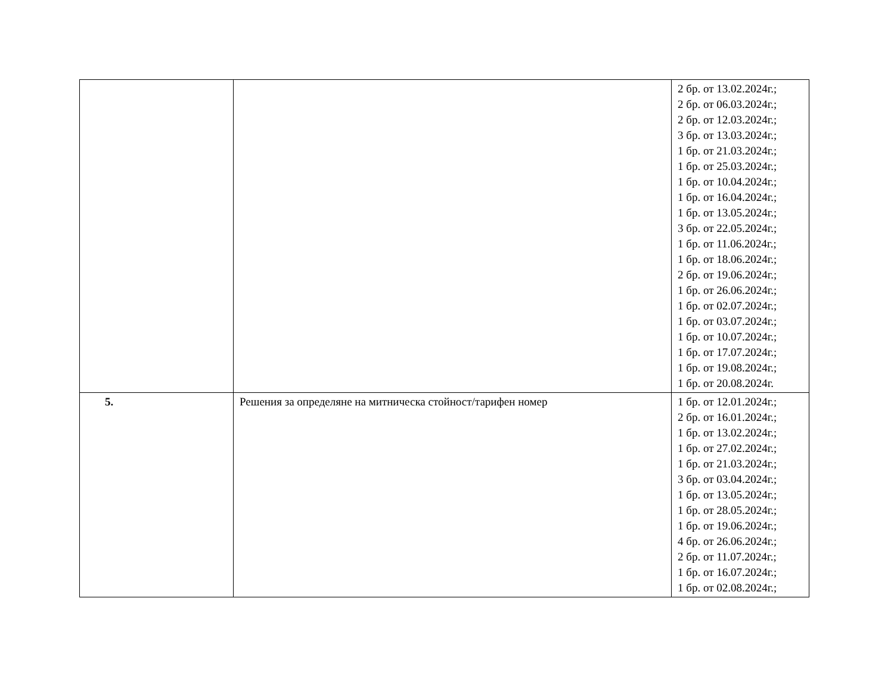| | | 2 бр. от 13.02.2024г.; 2 бр. от 06.03.2024г.; 2 бр. от 12.03.2024г.; 3 бр. от 13.03.2024г.; 1 бр. от 21.03.2024г.; 1 бр. от 25.03.2024г.; 1 бр. от 10.04.2024г.; 1 бр. от 16.04.2024г.; 1 бр. от 13.05.2024г.; 3 бр. от 22.05.2024г.; 1 бр. от 11.06.2024г.; 1 бр. от 18.06.2024г.; 2 бр. от 19.06.2024г.; 1 бр. от 26.06.2024г.; 1 бр. от 02.07.2024г.; 1 бр. от 03.07.2024г.; 1 бр. от 10.07.2024г.; 1 бр. от 17.07.2024г.; 1 бр. от 19.08.2024г.; 1 бр. от 20.08.2024г. |
| 5. | Решения за определяне на митническа стойност/тарифен номер | 1 бр. от 12.01.2024г.; 2 бр. от 16.01.2024г.; 1 бр. от 13.02.2024г.; 1 бр. от 27.02.2024г.; 1 бр. от 21.03.2024г.; 3 бр. от 03.04.2024г.; 1 бр. от 13.05.2024г.; 1 бр. от 28.05.2024г.; 1 бр. от 19.06.2024г.; 4 бр. от 26.06.2024г.; 2 бр. от 11.07.2024г.; 1 бр. от 16.07.2024г.; 1 бр. от 02.08.2024г.; |